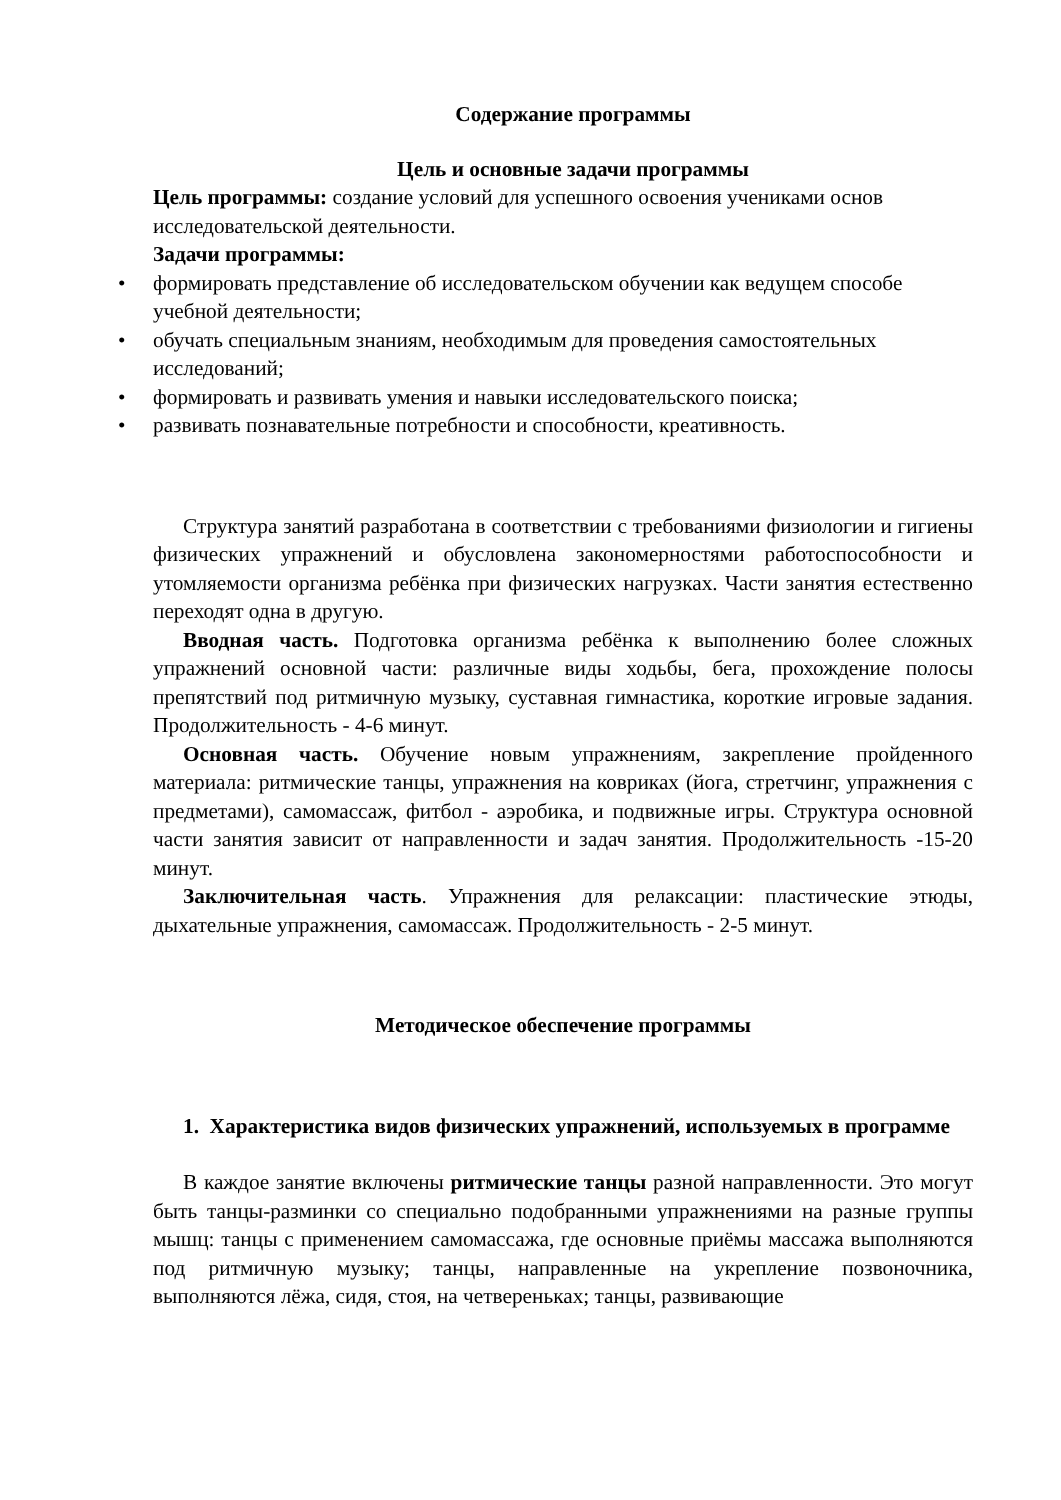Содержание программы
Цель и основные задачи программы
Цель программы: создание условий для успешного освоения учениками основ исследовательской деятельности.
Задачи программы:
• формировать представление об исследовательском обучении как ведущем способе учебной деятельности;
• обучать специальным знаниям, необходимым для проведения самостоятельных исследований;
• формировать и развивать умения и навыки исследовательского поиска;
• развивать познавательные потребности и способности, креативность.
Структура занятий разработана в соответствии с требованиями физиологии и гигиены физических упражнений и обусловлена закономерностями работоспособности и утомляемости организма ребёнка при физических нагрузках. Части занятия естественно переходят одна в другую.
Вводная часть. Подготовка организма ребёнка к выполнению более сложных упражнений основной части: различные виды ходьбы, бега, прохождение полосы препятствий под ритмичную музыку, суставная гимнастика, короткие игровые задания. Продолжительность - 4-6 минут.
Основная часть. Обучение новым упражнениям, закрепление пройденного материала: ритмические танцы, упражнения на ковриках (йога, стретчинг, упражнения с предметами), самомассаж, фитбол - аэробика, и подвижные игры. Структура основной части занятия зависит от направленности и задач занятия. Продолжительность -15-20 минут.
Заключительная часть. Упражнения для релаксации: пластические этюды, дыхательные упражнения, самомассаж. Продолжительность - 2-5 минут.
Методическое обеспечение программы
1. Характеристика видов физических упражнений, используемых в программе
В каждое занятие включены ритмические танцы разной направленности. Это могут быть танцы-разминки со специально подобранными упражнениями на разные группы мышц: танцы с применением самомассажа, где основные приёмы массажа выполняются под ритмичную музыку; танцы, направленные на укрепление позвоночника, выполняются лёжа, сидя, стоя, на четвереньках; танцы, развивающие